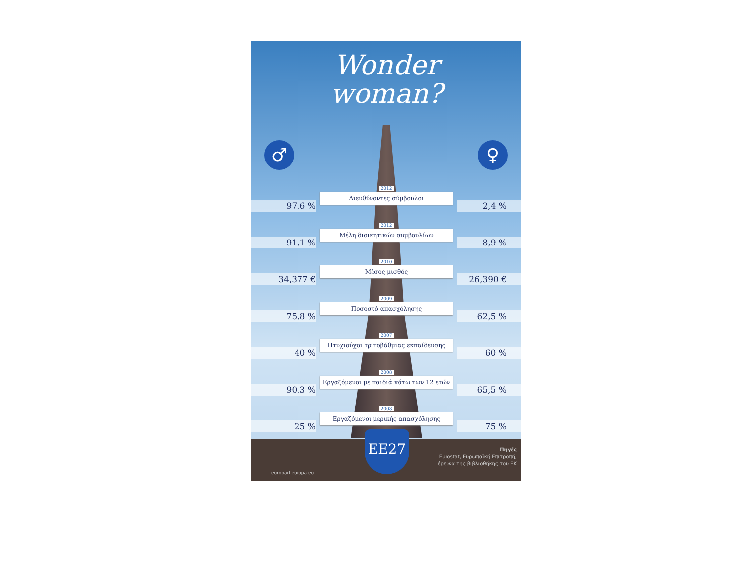Wonder
woman?
♂ ♀
97,6 %
2012
Διευθύνοντες σύμβουλοι
2,4 %
91,1 %
2012
Μέλη διοικητικών συμβουλίων
8,9 %
34,377 €
2010
Μέσος μισθός
26,390 €
75,8 %
2009
Ποσοστό απασχόλησης
62,5 %
40 %
2007
Πτυχιούχοι τριτοβάθμιας εκπαίδευσης
60 %
90,3 %
2008
Εργαζόμενοι με παιδιά κάτω των 12 ετών
65,5 %
25 %
2008
Εργαζόμενοι μερικής απασχόλησης
75 %
EE27
europarl.europa.eu
Πηγές
Eurostat, Ευρωπαϊκή Επιτροπή,
έρευνα της βιβλιοθήκης του ΕΚ